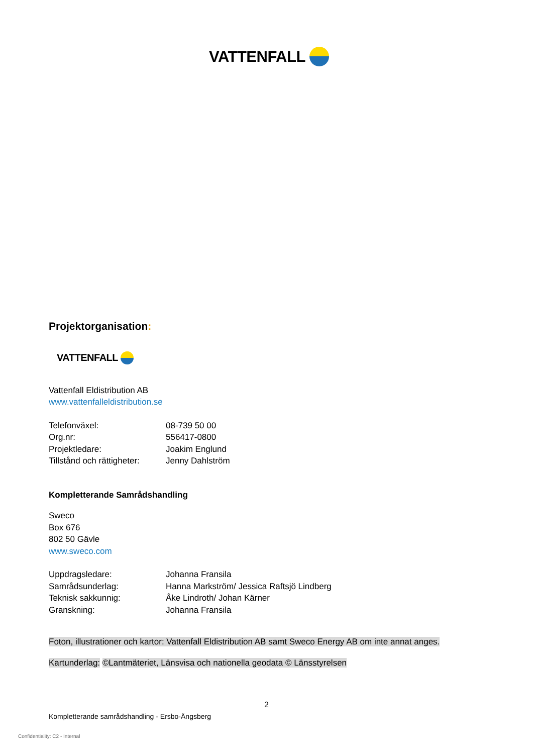VATTENFALL
Projektorganisation:
VATTENFALL
Vattenfall Eldistribution AB
www.vattenfalleldistribution.se
| Telefonväxel: | 08-739 50 00 |
| Org.nr: | 556417-0800 |
| Projektledare: | Joakim Englund |
| Tillstånd och rättigheter: | Jenny Dahlström |
Kompletterande Samrådshandling
Sweco
Box 676
802 50 Gävle
www.sweco.com
| Uppdragsledare: | Johanna Fransila |
| Samrådsunderlag: | Hanna Markström/ Jessica Raftsjö Lindberg |
| Teknisk sakkunnig: | Åke Lindroth/ Johan Kärner |
| Granskning: | Johanna Fransila |
Foton, illustrationer och kartor: Vattenfall Eldistribution AB samt Sweco Energy AB om inte annat anges.
Kartunderlag: ©Lantmäteriet, Länsvisa och nationella geodata © Länsstyrelsen
2
Kompletterande samrådshandling - Ersbo-Ängsberg
Confidentiality: C2 - Internal